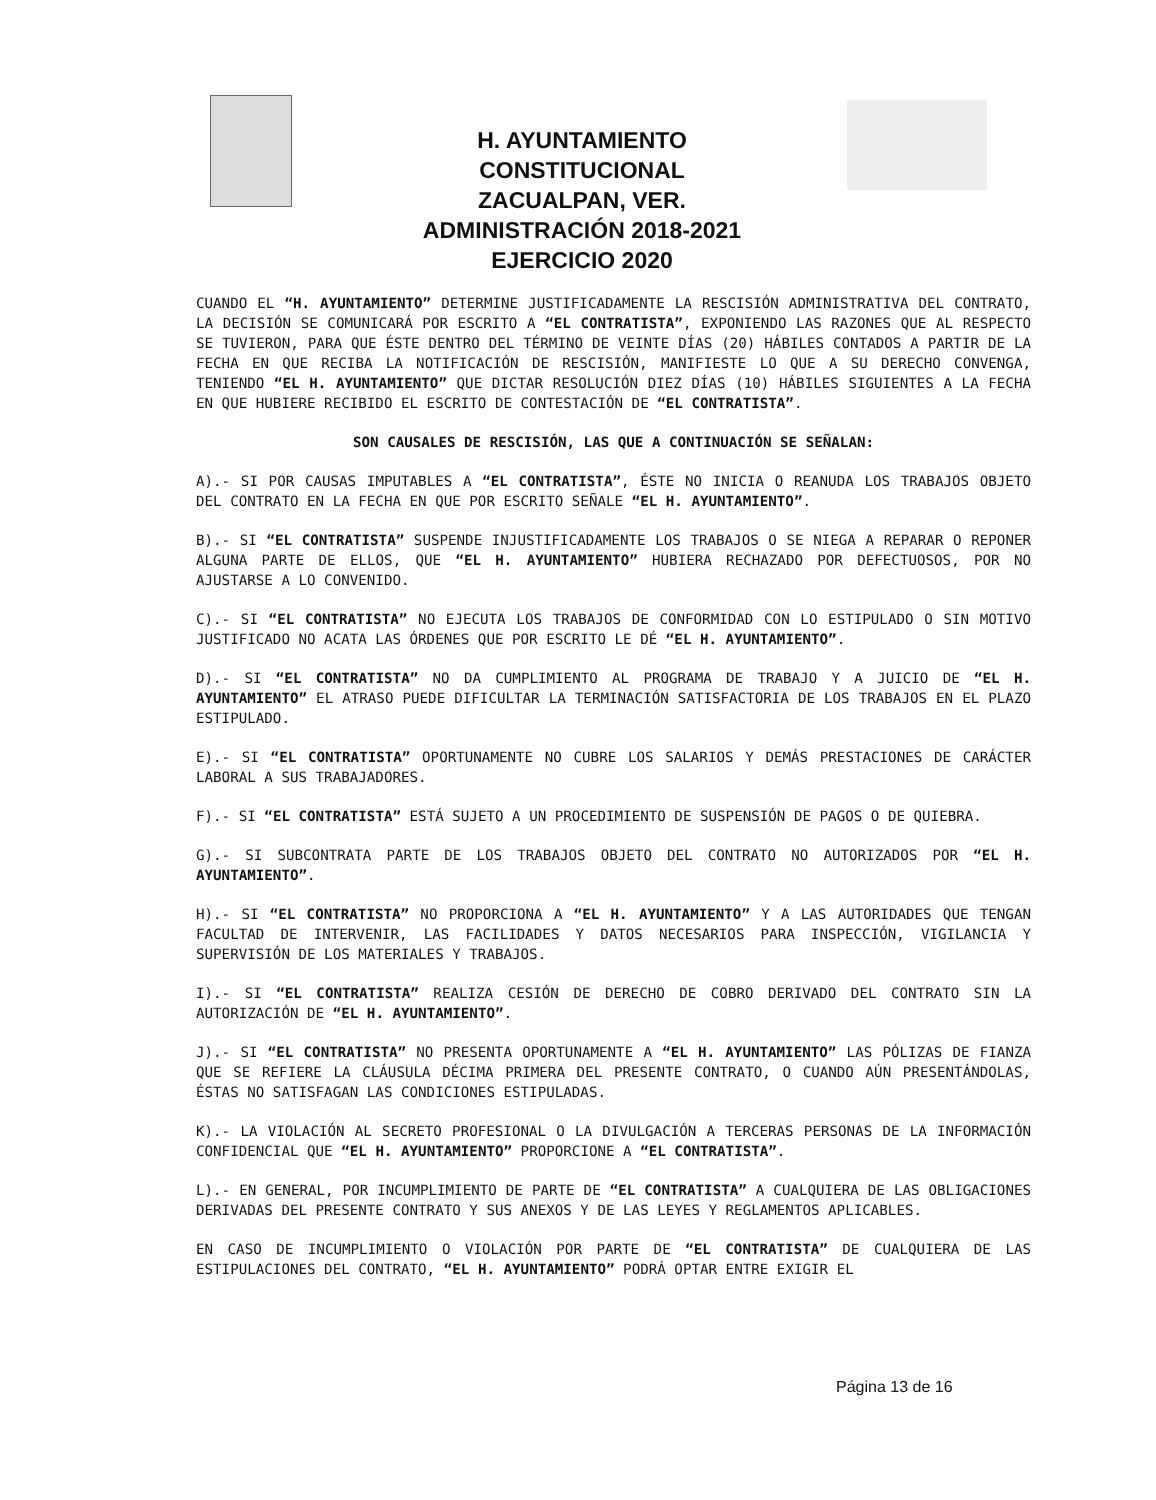H. AYUNTAMIENTO CONSTITUCIONAL
ZACUALPAN, VER.
ADMINISTRACIÓN 2018-2021
EJERCICIO 2020
CUANDO EL “H. AYUNTAMIENTO” DETERMINE JUSTIFICADAMENTE LA RESCISIÓN ADMINISTRATIVA DEL CONTRATO, LA DECISIÓN SE COMUNICARÁ POR ESCRITO A “EL CONTRATISTA”, EXPONIENDO LAS RAZONES QUE AL RESPECTO SE TUVIERON, PARA QUE ÉSTE DENTRO DEL TÉRMINO DE VEINTE DÍAS (20) HÁBILES CONTADOS A PARTIR DE LA FECHA EN QUE RECIBA LA NOTIFICACIÓN DE RESCISIÓN, MANIFIESTE LO QUE A SU DERECHO CONVENGA, TENIENDO “EL H. AYUNTAMIENTO” QUE DICTAR RESOLUCIÓN DIEZ DÍAS (10) HÁBILES SIGUIENTES A LA FECHA EN QUE HUBIERE RECIBIDO EL ESCRITO DE CONTESTACIÓN DE “EL CONTRATISTA”.
SON CAUSALES DE RESCISIÓN, LAS QUE A CONTINUACIÓN SE SEÑALAN:
A).- SI POR CAUSAS IMPUTABLES A “EL CONTRATISTA”, ÉSTE NO INICIA O REANUDA LOS TRABAJOS OBJETO DEL CONTRATO EN LA FECHA EN QUE POR ESCRITO SEÑALE “EL H. AYUNTAMIENTO”.
B).- SI “EL CONTRATISTA” SUSPENDE INJUSTIFICADAMENTE LOS TRABAJOS O SE NIEGA A REPARAR O REPONER ALGUNA PARTE DE ELLOS, QUE “EL H. AYUNTAMIENTO” HUBIERA RECHAZADO POR DEFECTUOSOS, POR NO AJUSTARSE A LO CONVENIDO.
C).- SI “EL CONTRATISTA” NO EJECUTA LOS TRABAJOS DE CONFORMIDAD CON LO ESTIPULADO O SIN MOTIVO JUSTIFICADO NO ACATA LAS ÓRDENES QUE POR ESCRITO LE DÉ “EL H. AYUNTAMIENTO”.
D).- SI “EL CONTRATISTA” NO DA CUMPLIMIENTO AL PROGRAMA DE TRABAJO Y A JUICIO DE “EL H. AYUNTAMIENTO” EL ATRASO PUEDE DIFICULTAR LA TERMINACIÓN SATISFACTORIA DE LOS TRABAJOS EN EL PLAZO ESTIPULADO.
E).- SI “EL CONTRATISTA” OPORTUNAMENTE NO CUBRE LOS SALARIOS Y DEMÁS PRESTACIONES DE CARÁCTER LABORAL A SUS TRABAJADORES.
F).- SI “EL CONTRATISTA” ESTÁ SUJETO A UN PROCEDIMIENTO DE SUSPENSIÓN DE PAGOS O DE QUIEBRA.
G).- SI SUBCONTRATA PARTE DE LOS TRABAJOS OBJETO DEL CONTRATO NO AUTORIZADOS POR “EL H. AYUNTAMIENTO”.
H).- SI “EL CONTRATISTA” NO PROPORCIONA A “EL H. AYUNTAMIENTO” Y A LAS AUTORIDADES QUE TENGAN FACULTAD DE INTERVENIR, LAS FACILIDADES Y DATOS NECESARIOS PARA INSPECCIÓN, VIGILANCIA Y SUPERVISIÓN DE LOS MATERIALES Y TRABAJOS.
I).- SI “EL CONTRATISTA” REALIZA CESIÓN DE DERECHO DE COBRO DERIVADO DEL CONTRATO SIN LA AUTORIZACIÓN DE “EL H. AYUNTAMIENTO”.
J).- SI “EL CONTRATISTA” NO PRESENTA OPORTUNAMENTE A “EL H. AYUNTAMIENTO” LAS PÓLIZAS DE FIANZA QUE SE REFIERE LA CLÁUSULA DÉCIMA PRIMERA DEL PRESENTE CONTRATO, O CUANDO AÚN PRESENTÁNDOLAS, ÉSTAS NO SATISFAGAN LAS CONDICIONES ESTIPULADAS.
K).- LA VIOLACIÓN AL SECRETO PROFESIONAL O LA DIVULGACIÓN A TERCERAS PERSONAS DE LA INFORMACIÓN CONFIDENCIAL QUE “EL H. AYUNTAMIENTO” PROPORCIONE A “EL CONTRATISTA”.
L).- EN GENERAL, POR INCUMPLIMIENTO DE PARTE DE “EL CONTRATISTA” A CUALQUIERA DE LAS OBLIGACIONES DERIVADAS DEL PRESENTE CONTRATO Y SUS ANEXOS Y DE LAS LEYES Y REGLAMENTOS APLICABLES.
EN CASO DE INCUMPLIMIENTO O VIOLACIÓN POR PARTE DE “EL CONTRATISTA” DE CUALQUIERA DE LAS ESTIPULACIONES DEL CONTRATO, “EL H. AYUNTAMIENTO” PODRÁ OPTAR ENTRE EXIGIR EL
Página 13 de 16